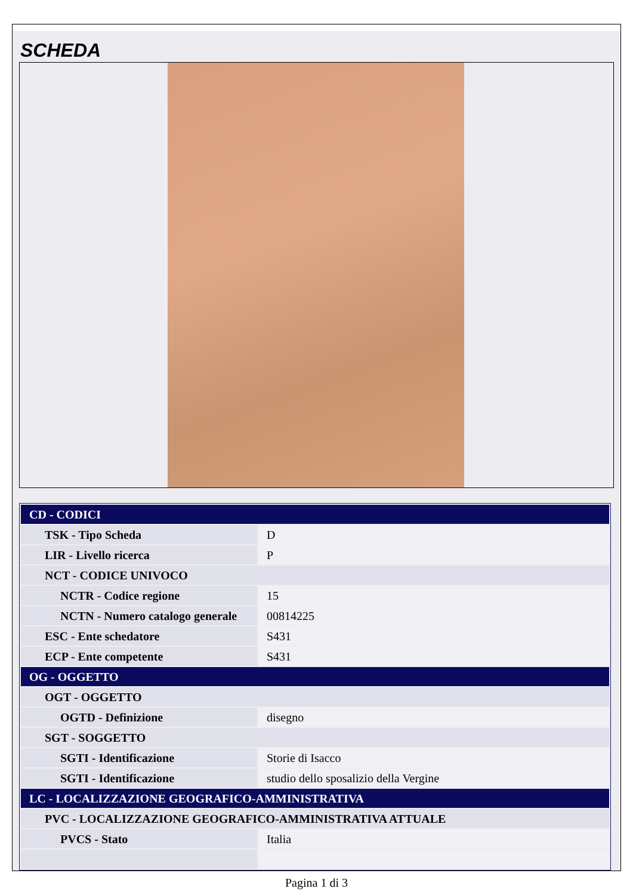SCHEDA
| CD - CODICI | |
| TSK - Tipo Scheda | D |
| LIR - Livello ricerca | P |
| NCT - CODICE UNIVOCO | |
| NCTR - Codice regione | 15 |
| NCTN - Numero catalogo generale | 00814225 |
| ESC - Ente schedatore | S431 |
| ECP - Ente competente | S431 |
| OG - OGGETTO | |
| OGT - OGGETTO | |
| OGTD - Definizione | disegno |
| SGT - SOGGETTO | |
| SGTI - Identificazione | Storie di Isacco |
| SGTI - Identificazione | studio dello sposalizio della Vergine |
| LC - LOCALIZZAZIONE GEOGRAFICO-AMMINISTRATIVA | |
| PVC - LOCALIZZAZIONE GEOGRAFICO-AMMINISTRATIVA ATTUALE | |
| PVCS - Stato | Italia |
Pagina 1 di 3